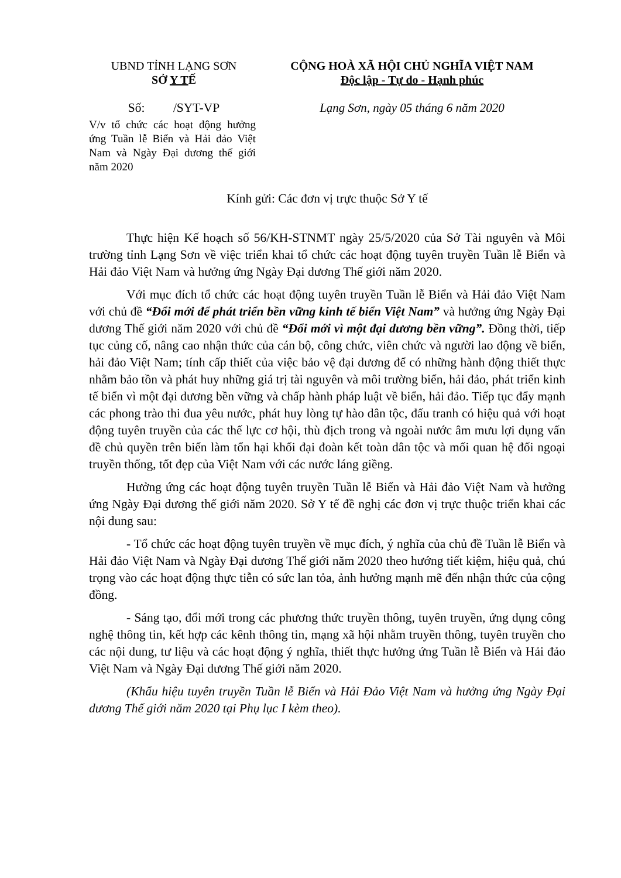UBND TỈNH LẠNG SƠN
SỞ Y TẾ
CỘNG HOÀ XÃ HỘI CHỦ NGHĨA VIỆT NAM
Độc lập - Tự do - Hạnh phúc
Số: /SYT-VP
V/v tổ chức các hoạt động hưởng ứng Tuần lễ Biển và Hải đảo Việt Nam và Ngày Đại dương thế giới năm 2020
Lạng Sơn, ngày 05 tháng 6 năm 2020
Kính gửi: Các đơn vị trực thuộc Sở Y tế
Thực hiện Kế hoạch số 56/KH-STNMT ngày 25/5/2020 của Sở Tài nguyên và Môi trường tỉnh Lạng Sơn về việc triển khai tổ chức các hoạt động tuyên truyền Tuần lễ Biển và Hải đảo Việt Nam và hưởng ứng Ngày Đại dương Thế giới năm 2020.
Với mục đích tổ chức các hoạt động tuyên truyền Tuần lễ Biển và Hải đảo Việt Nam với chủ đề “Đổi mới để phát triển bền vững kinh tế biển Việt Nam” và hưởng ứng Ngày Đại dương Thế giới năm 2020 với chủ đề “Đổi mới vì một đại dương bền vững”. Đồng thời, tiếp tục củng cố, nâng cao nhận thức của cán bộ, công chức, viên chức và người lao động về biển, hải đảo Việt Nam; tính cấp thiết của việc bảo vệ đại dương để có những hành động thiết thực nhằm bảo tồn và phát huy những giá trị tài nguyên và môi trường biển, hải đảo, phát triển kinh tế biển vì một đại dương bền vững và chấp hành pháp luật về biển, hải đảo. Tiếp tục đẩy mạnh các phong trào thi đua yêu nước, phát huy lòng tự hào dân tộc, đấu tranh có hiệu quả với hoạt động tuyên truyền của các thế lực cơ hội, thù địch trong và ngoài nước âm mưu lợi dụng vấn đề chủ quyền trên biển làm tổn hại khối đại đoàn kết toàn dân tộc và mối quan hệ đối ngoại truyền thống, tốt đẹp của Việt Nam với các nước láng giềng.
Hưởng ứng các hoạt động tuyên truyền Tuần lễ Biển và Hải đảo Việt Nam và hưởng ứng Ngày Đại dương thế giới năm 2020. Sở Y tế đề nghị các đơn vị trực thuộc triển khai các nội dung sau:
- Tổ chức các hoạt động tuyên truyền về mục đích, ý nghĩa của chủ đề Tuần lễ Biển và Hải đảo Việt Nam và Ngày Đại dương Thế giới năm 2020 theo hướng tiết kiệm, hiệu quả, chú trọng vào các hoạt động thực tiễn có sức lan tỏa, ảnh hưởng mạnh mẽ đến nhận thức của cộng đồng.
- Sáng tạo, đổi mới trong các phương thức truyền thông, tuyên truyền, ứng dụng công nghệ thông tin, kết hợp các kênh thông tin, mạng xã hội nhằm truyền thông, tuyên truyền cho các nội dung, tư liệu và các hoạt động ý nghĩa, thiết thực hưởng ứng Tuần lễ Biển và Hải đảo Việt Nam và Ngày Đại dương Thế giới năm 2020.
(Khẩu hiệu tuyên truyền Tuần lễ Biển và Hải Đảo Việt Nam và hưởng ứng Ngày Đại dương Thế giới năm 2020 tại Phụ lục I kèm theo).